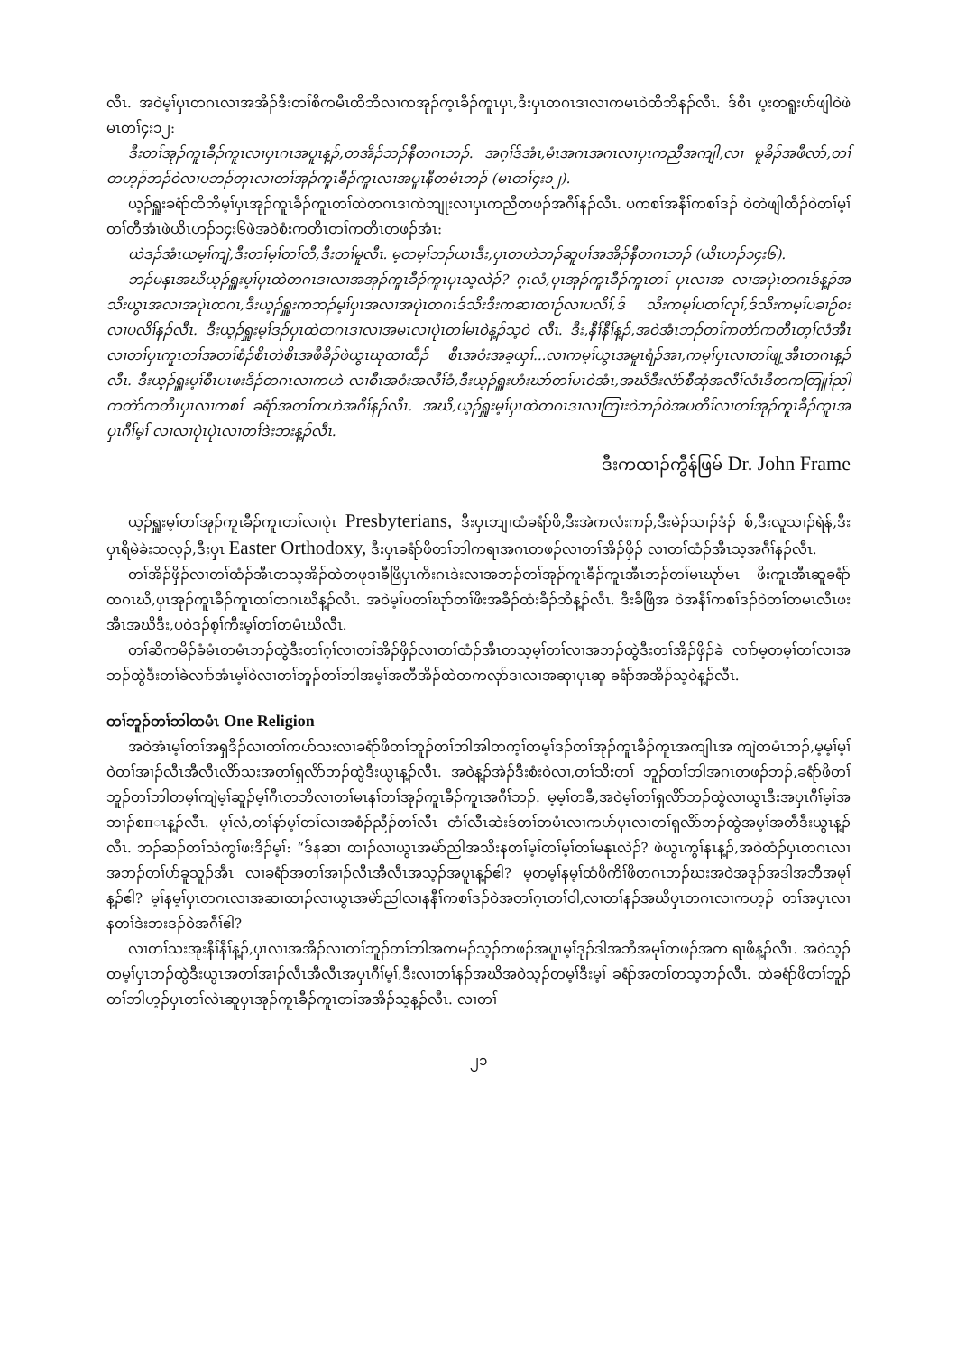လီၤ. အဝဲမ့ၢ်ပှၤတဂၤလၢအအိၣ်ဒီးတၢ်စိကမီၤထိဘိလၢကအုၣ်က့ၤခီၣ်ကူၤပှၤ,ဒီးပှၤတဂၤဒၢလၢကမၤဝဲထိဘိနၣ်လီၤ. ဒ်စီၤ ပ့းတရူးပာ်ဖျါဝဲဖဲမၤတၢ်၄း၁၂:
ဒီးတၢ်အုၣ်ကူၤခီၣ်ကူၤလၢပှၤဂၤအပူၤန့ၣ်,တအိၣ်ဘၣ်နီတဂၤဘၣ်. အဂ့ၢ်ဒ်အံၤ,မံၤအဂၤအဂၤလၢပှၤကညီအကျါ,လၢ မူခိၣ်အဖီလာ်,တၢ်တဟ့ၣ်ဘၣ်ဝဲလၢပဘၣ်တုၤလၢတၢ်အုၣ်ကူၤခီၣ်ကူၤလၢအပူၤနီတမံၤဘၣ် (မၤတၢ်၄း၁၂).
ယ့ၣ်ရှူးခရံာ်ထိဘိမ့ၢ်ပှၤအုၣ်ကူၤခီၣ်ကူၤတၢ်ထဲတဂၤဒၢကဲဘျုးလၢပှၤကညီတဖၣ်အဂီၢ်နၣ်လီၤ. ပကစၢ်အနီၢ်ကစၢ်ဒၣ် ဝဲတဲဖျါထီၣ်ဝဲတၢ်မ့ၢ်တၢ်တီအံၤဖဲယိၤဟၣ်၁၄း၆ဖဲအဝဲစံးကတိၤတၢ်ကတိၤတဖၣ်အံၤ:
ယဲဒၣ်အံၤယမ့ၢ်ကျဲ,ဒီးတၢ်မ့ၢ်တၢ်တီ,ဒီးတၢ်မူလီၤ. မ့တမ့ၢ်ဘၣ်ယၤဒီး,ပှၤတဟဲဘၣ်ဆူပၢ်အအိၣ်နီတဂၤဘၣ် (ယိၤဟၣ်၁၄း၆).
ဘၣ်မနုၤအဃိယ့ၣ်ရှူးမ့ၢ်ပှၤထဲတဂၤဒၢလၢအအုၣ်ကူၤခီၣ်ကူၤပှၤသ့လဲၣ်? ဂ့ၤလံ,ပှၤအုၣ်ကူၤခီၣ်ကူၤတၢ် ပှၤလၢအ လၢအပုဲၤတဂၤဒ်န့ၣ်အသိးယွၤအလၢအပုဲၤတဂၤ,ဒီးယ့ၣ်ရှူးကဘၣ်မ့ၢ်ပှၤအလၢအပုဲၤတဂၤဒ်သိးဒီးကဆၢထၢဉ်လၢပလိၢ်,ဒ် သိးကမ့ၢ်ပတၢ်လုၢ်,ဒ်သိးကမ့ၢ်ပခၢဉ်စးလၢပလိၢ်နၣ်လီၤ. ဒီးယ့ၣ်ရှူးမ့ၢ်ဒၣ်ပှၤထဲတဂၤဒၢလၢအမၤလၢပုဲၤတၢ်မၤဝဲန့ၣ်သ့ဝဲ လီၤ. ဒီး,နီၢ်နီၢ်န့ၣ်,အဝဲအံၤဘၣ်တၢ်ကတဲာ်ကတီၤတ့ၢ်လံအီၤလၢတၢ်ပှၤကူၤတၢ်အတၢ်စံၣ်စိၤတဲစိၤအဖီခိၣ်ဖဲယွၤဃုထၢထီၣ် စီၤအဝံးအခ့ယှၢ်...လၢကမ့ၢ်ယွၤအမူၤရံၣ်အၢ,ကမ့ၢ်ပှၤလၢတၢ်ဖျ့အီၤတဂၤန့ၣ်လီၤ. ဒီးယ့ၣ်ရှူးမ့ၢ်စီၤပၤဖးဒိၣ်တဂၤလၢကဟဲ လၢစီၤအဝံးအလီၢ်ခံ,ဒီးယ့ၣ်ရှူးဟံးဃာ်တၢ်မၤဝဲအံၤ,အဃိဒီးလံာ်စီဆှံအလီၢ်လံၤဒီတကတြူၢ်ညါကတဲာ်ကတီၤပှၤလၢကစၢ် ခရံာ်အတၢ်ကဟဲအဂီၢ်နၣ်လီၤ. အဃိ,ယ့ၣ်ရှူးမ့ၢ်ပှၤထဲတဂၤဒၢလၢကြၢးဝဲဘၣ်ဝဲအပတိၢ်လၢတၢ်အုၣ်ကူၤခီၣ်ကူၤအပှၤဂီၢ်မ့ၢ် လၢလၢပုဲၤပုဲၤလၢတၢ်ဒဲးဘးန့ၣ်လီၤ.
ဒီးကထၢၣ်ကွီန်ဖြမ် Dr. John Frame
ယ့ၣ်ရှူးမ့ၢ်တၢ်အုၣ်ကူၤခီၣ်ကူၤတၢ်လၢပုဲၤ Presbyterians, ဒီးပှၤဘျၢထံခရံာ်ဖိ,ဒီးအဲကလံးကၣ်,ဒီးမဲၣ်သၢၣ်ဒံၣ် စ်,ဒီးလူသၢၣ်ရဲန်,ဒီးပှၤရိမဲခဲးသလ့ၣ်,ဒီးပှၤ Easter Orthodoxy, ဒီးပှၤခရံာ်ဖိတၢ်ဘါကရၢအဂၤတဖၣ်လၢတၢ်အိၣ်ဖှိၣ် လၢတၢ်ထံၣ်အီၤသ့အဂီၢ်နၣ်လီၤ.
တၢ်အိၣ်ဖှိၣ်လၢတၢ်ထံၣ်အီၤတသ့အိၣ်ထဲတဖုဒၢခီဖြိပှၤကိးဂၤဒဲးလၢအဘၣ်တၢ်အုၣ်ကူၤခီၣ်ကူၤအီၤဘၣ်တၢ်မၤဃုာ်မၤ ဖိးကူၤအီၤဆူခရံာ်တဂၤဃိ,ပှၤအုၣ်ကူၤခီၣ်ကူၤတၢ်တဂၤဃိန့ၣ်လီၤ. အဝဲမ့ၢ်ပတၢ်ဃုာ်တၢ်ဖိးအခီၣ်ထံးခီၣ်ဘိန့ၣ်လီၤ. ဒီးခီဖြိအ ဝဲအနီၢ်ကစၢ်ဒၣ်ဝဲတၢ်တမၤလီၤဖးအီၤအဃိဒီး,ပဝဲဒၣ်စ့ၢ်ကီးမ့ၢ်တၢ်တမံၤဃိလီၤ.
တၢ်ဆိကမိၣ်ခံမံၤတမံၤဘၣ်ထွဲဒီးတၢ်ဂ့ၢ်လၢတၢ်အိၣ်ဖှိၣ်လၢတၢ်ထံၣ်အီၤတသ့မ့ၢ်တၢ်လၢအဘၣ်ထွဲဒီးတၢ်အိၣ်ဖှိၣ်ခဲ လၢာ်မ့တမ့ၢ်တၢ်လၢအဘၣ်ထွဲဒီးတၢ်ခဲလၢာ်အံၤမ့ၢ်ဝဲလၢတၢ်ဘူၣ်တၢ်ဘါအမ့ၢ်အတီအိၣ်ထဲတကလှာ်ဒၢလၢအဆှၢပှၤဆူ ခရံာ်အအိၣ်သ့ဝဲန့ၣ်လီၤ.
တၢ်ဘူၣ်တၢ်ဘါတမံၤ One Religion
အဝဲအံၤမ့ၢ်တၢ်အရှဒိၣ်လၢတၢ်ကပာ်သးလၢခရံာ်ဖိတၢ်ဘူၣ်တၢ်ဘါအါတက့ၢ်တမ့ၢ်ဒၣ်တၢ်အုၣ်ကူၤခီၣ်ကူၤအကျါၤအ ကျဲတမံၤဘၣ်,မ့မ့ၢ်မ့ၢ်ဝဲတၢ်အၢၣ်လီၤအီလီၤလိာ်သးအတၢ်ရှလိာ်ဘၣ်ထွဲဒီးယွၤန့ၣ်လီၤ. အဝဲန့ၣ်အဲၣ်ဒီးစံးဝဲလၢ,တၢ်သိးတၢ် ဘူၣ်တၢ်ဘါအဂၤတဖၣ်ဘၣ်,ခရံာ်ဖိတၢ်ဘူၣ်တၢ်ဘါတမ့ၢ်ကျဲမ့ၢ်ဆူၣ်မ့ၢ်ဂီၤတဘိလၢတၢ်မၤနၢ်တၢ်အုၣ်ကူၤခီၣ်ကူၤအဂီၢ်ဘၣ်. မ့မ့ၢ်တခီ,အဝဲမ့ၢ်တၢ်ရှလိာ်ဘၣ်ထွဲလၢယွၤဒီးအပှၤဂီၢ်မ့ၢ်အဘၢၣ်စπၤန့ၣ်လီၤ. မ့ၢ်လံ,တၢ်နာ်မ့ၢ်တၢ်လၢအစံၣ်ညီၣ်တၢ်လီၤ တံၢ်လီၤဆဲးဒ်တၢ်တမံၤလၢကပာ်ပှၤလၢတၢ်ရှလိာ်ဘၣ်ထွဲအမ့ၢ်အတီဒီးယွၤန့ၣ်လီၤ. ဘၣ်ဆၣ်တၢ်သံကွၢ်ဖးဒိၣ်မ့ၢ်: “ဒ်နဆၢ ထၢၣ်လၢယွၤအမဲာ်ညါအသိးနတၢ်မ့ၢ်တၢ်မ့ၢ်တၢ်မနုၤလဲၣ်? ဖဲယွၤကွၢ်နၤန့ၣ်,အဝဲထံၣ်ပှၤတဂၤလၢအဘၣ်တၢ်ပာ်ခူသူၣ်အီၤ လၢခရံာ်အတၢ်အၢၣ်လီၤအီလီၤအသ့ၣ်အပူၤန့ၣ်ဧါ? မ့တမ့ၢ်နမ့ၢ်ထံဖိကိၢ်ဖိတဂၤဘၣ်ဃးအဝဲအဒုၣ်အဒါအဘီအမုၢ်န့ၣ်ဧါ? မ့ၢ်နမ့ၢ်ပှၤတဂၤလၢအဆၢထၢၣ်လၢယွၤအမဲာ်ညါလၢနနီၢ်ကစၢ်ဒၣ်ဝဲအတၢ်ဂ့ၤတၢ်ဝါ,လၢတၢ်နၣ်အဃိပှၤတဂၤလၢကဟ့ၣ် တၢ်အပှၤလၢနတၢ်ဒဲးဘးဒၣ်ဝဲအဂီၢ်ဧါ?
လၢတၢ်သးအုးနီၢ်နီၢ်န့ၣ်,ပှၤလၢအအိၣ်လၢတၢ်ဘူၣ်တၢ်ဘါအကမၣ်သ့ၣ်တဖၣ်အပူၤမ့ၢ်ဒုၣ်ဒါအဘီအမုၢ်တဖၣ်အက ရၢဖိန့ၣ်လီၤ. အဝဲသ့ၣ်တမ့ၢ်ပှၤဘၣ်ထွဲဒီးယွၤအတၢ်အၢၣ်လီၤအီလီၤအပှၤဂီၢ်မ့ၢ်,ဒီးလၢတၢ်နၣ်အဃိအဝဲသ့ၣ်တမ့ၢ်ဒီးမ့ၢ် ခရံာ်အတၢ်တသ့ဘၣ်လီၤ. ထဲခရံာ်ဖိတၢ်ဘူၣ်တၢ်ဘါဟ့ၣ်ပှၤတၢ်လဲၤဆူပှၤအုၣ်ကူၤခီၣ်ကူၤတၢ်အအိၣ်သ့န့ၣ်လီၤ. လၢတၢ်
၂၁